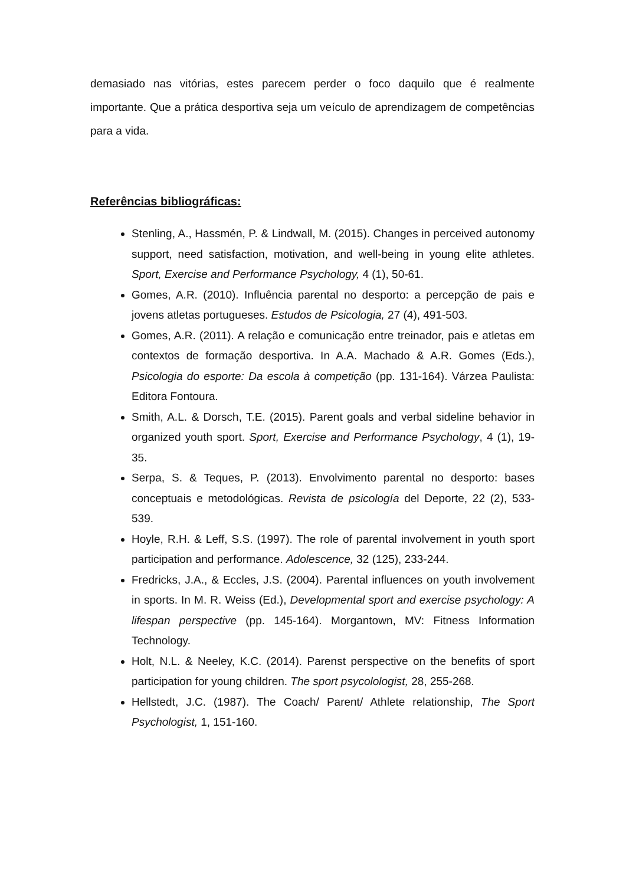demasiado nas vitórias, estes parecem perder o foco daquilo que é realmente importante. Que a prática desportiva seja um veículo de aprendizagem de competências para a vida.
Referências bibliográficas:
Stenling, A., Hassmén, P. & Lindwall, M. (2015). Changes in perceived autonomy support, need satisfaction, motivation, and well-being in young elite athletes. Sport, Exercise and Performance Psychology, 4 (1), 50-61.
Gomes, A.R. (2010). Influência parental no desporto: a percepção de pais e jovens atletas portugueses. Estudos de Psicologia, 27 (4), 491-503.
Gomes, A.R. (2011). A relação e comunicação entre treinador, pais e atletas em contextos de formação desportiva. In A.A. Machado & A.R. Gomes (Eds.), Psicologia do esporte: Da escola à competição (pp. 131-164). Várzea Paulista: Editora Fontoura.
Smith, A.L. & Dorsch, T.E. (2015). Parent goals and verbal sideline behavior in organized youth sport. Sport, Exercise and Performance Psychology, 4 (1), 19-35.
Serpa, S. & Teques, P. (2013). Envolvimento parental no desporto: bases conceptuais e metodológicas. Revista de psicología del Deporte, 22 (2), 533-539.
Hoyle, R.H. & Leff, S.S. (1997). The role of parental involvement in youth sport participation and performance. Adolescence, 32 (125), 233-244.
Fredricks, J.A., & Eccles, J.S. (2004). Parental influences on youth involvement in sports. In M. R. Weiss (Ed.), Developmental sport and exercise psychology: A lifespan perspective (pp. 145-164). Morgantown, MV: Fitness Information Technology.
Holt, N.L. & Neeley, K.C. (2014). Parenst perspective on the benefits of sport participation for young children. The sport psycolologist, 28, 255-268.
Hellstedt, J.C. (1987). The Coach/ Parent/ Athlete relationship, The Sport Psychologist, 1, 151-160.